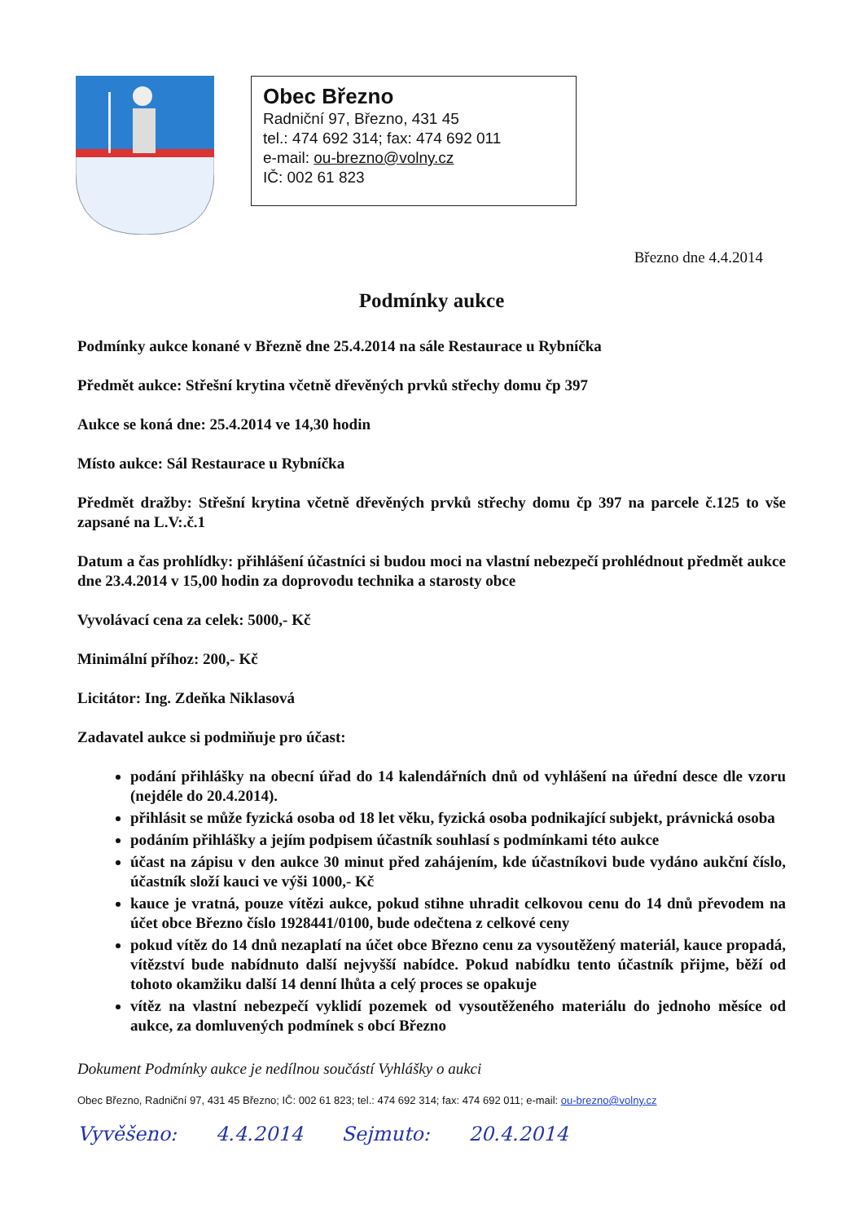Obec Březno
Radniční 97, Březno, 431 45
tel.: 474 692 314; fax: 474 692 011
e-mail: ou-brezno@volny.cz
IČ: 002 61 823
Březno dne 4.4.2014
Podmínky aukce
Podmínky aukce konané v Březně dne 25.4.2014 na sále Restaurace u Rybníčka
Předmět aukce: Střešní krytina včetně dřevěných prvků střechy domu čp 397
Aukce se koná dne: 25.4.2014 ve 14,30 hodin
Místo aukce: Sál Restaurace u Rybníčka
Předmět dražby: Střešní krytina včetně dřevěných prvků střechy domu čp 397 na parcele č.125 to vše zapsané na L.V:.č.1
Datum a čas prohlídky: přihlášení účastníci si budou moci na vlastní nebezpečí prohlédnout předmět aukce dne 23.4.2014 v 15,00 hodin za doprovodu technika a starosty obce
Vyvolávací cena za celek: 5000,- Kč
Minimální příhoz: 200,- Kč
Licitátor: Ing. Zdeňka Niklasová
Zadavatel aukce si podmiňuje pro účast:
podání přihlášky na obecní úřad do 14 kalendářních dnů od vyhlášení na úřední desce dle vzoru (nejdéle do 20.4.2014).
přihlásit se může fyzická osoba od 18 let věku, fyzická osoba podnikající subjekt, právnická osoba
podáním přihlášky a jejím podpisem účastník souhlasí s podmínkami této aukce
účast na zápisu v den aukce 30 minut před zahájením, kde účastníkovi bude vydáno aukční číslo, účastník složí kauci ve výši 1000,- Kč
kauce je vratná, pouze vítězi aukce, pokud stihne uhradit celkovou cenu do 14 dnů převodem na účet obce Březno číslo 1928441/0100, bude odečtena z celkové ceny
pokud vítěz do 14 dnů nezaplatí na účet obce Březno cenu za vysoutěžený materiál, kauce propadá, vítězství bude nabídnuto další nejvyšší nabídce. Pokud nabídku tento účastník přijme, běží od tohoto okamžiku další 14 denní lhůta a celý proces se opakuje
vítěz na vlastní nebezpečí vyklidí pozemek od vysoutěženého materiálu do jednoho měsíce od aukce, za domluvených podmínek s obcí Březno
Dokument Podmínky aukce je nedílnou součástí Vyhlášky o aukci
Obec Březno, Radniční 97, 431 45 Březno; IČ: 002 61 823; tel.: 474 692 314; fax: 474 692 011; e-mail: ou-brezno@volny.cz
Vyvěšeno: 4.4.2014 Sejmuto: 20.4.2014